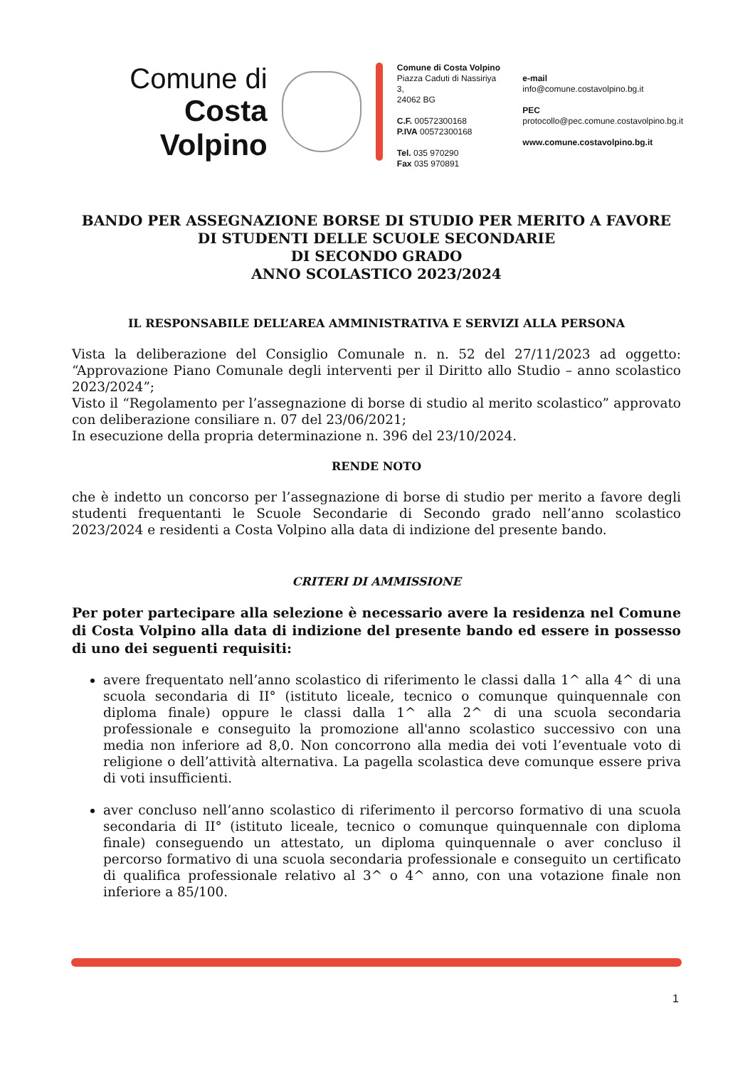Comune di
Costa Volpino
Comune di Costa Volpino
Piazza Caduti di Nassiriya 3,
24062 BG
C.F. 00572300168
P.IVA 00572300168
Tel. 035 970290
Fax 035 970891
e-mail
info@comune.costavolpino.bg.it
PEC
protocollo@pec.comune.costavolpino.bg.it
www.comune.costavolpino.bg.it
BANDO PER ASSEGNAZIONE BORSE DI STUDIO PER MERITO A FAVORE DI STUDENTI DELLE SCUOLE SECONDARIE
DI SECONDO GRADO
ANNO SCOLASTICO 2023/2024
IL RESPONSABILE DELL’AREA AMMINISTRATIVA E SERVIZI ALLA PERSONA
Vista la deliberazione del Consiglio Comunale n. n. 52 del 27/11/2023 ad oggetto: “Approvazione Piano Comunale degli interventi per il Diritto allo Studio – anno scolastico 2023/2024”;
Visto il “Regolamento per l’assegnazione di borse di studio al merito scolastico” approvato con deliberazione consiliare n. 07 del 23/06/2021;
In esecuzione della propria determinazione n. 396 del 23/10/2024.
RENDE NOTO
che è indetto un concorso per l’assegnazione di borse di studio per merito a favore degli studenti frequentanti le Scuole Secondarie di Secondo grado nell’anno scolastico 2023/2024 e residenti a Costa Volpino alla data di indizione del presente bando.
CRITERI DI AMMISSIONE
Per poter partecipare alla selezione è necessario avere la residenza nel Comune di Costa Volpino alla data di indizione del presente bando ed essere in possesso di uno dei seguenti requisiti:
avere frequentato nell’anno scolastico di riferimento le classi dalla 1^ alla 4^ di una scuola secondaria di II° (istituto liceale, tecnico o comunque quinquennale con diploma finale) oppure le classi dalla 1^ alla 2^ di una scuola secondaria professionale e conseguito la promozione all'anno scolastico successivo con una media non inferiore ad 8,0. Non concorrono alla media dei voti l’eventuale voto di religione o dell’attività alternativa. La pagella scolastica deve comunque essere priva di voti insufficienti.
aver concluso nell’anno scolastico di riferimento il percorso formativo di una scuola secondaria di II° (istituto liceale, tecnico o comunque quinquennale con diploma finale) conseguendo un attestato, un diploma quinquennale o aver concluso il percorso formativo di una scuola secondaria professionale e conseguito un certificato di qualifica professionale relativo al 3^ o 4^ anno, con una votazione finale non inferiore a 85/100.
1